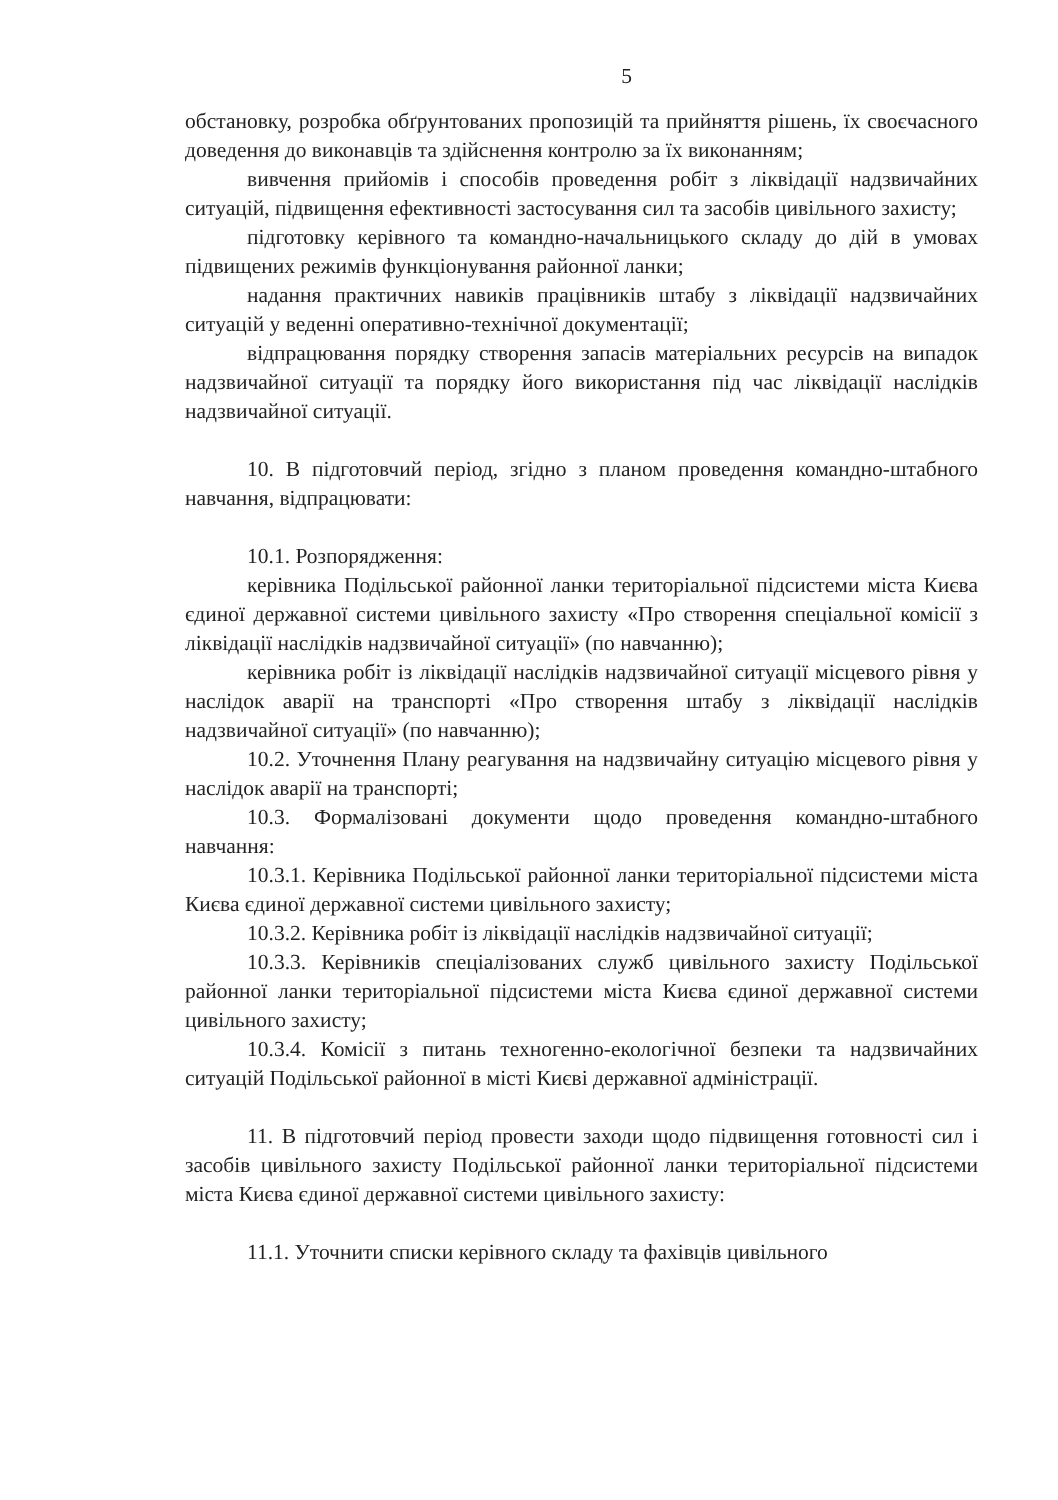5
обстановку, розробка обґрунтованих пропозицій та прийняття рішень, їх своєчасного доведення до виконавців та здійснення контролю за їх виконанням;
вивчення прийомів і способів проведення робіт з ліквідації надзвичайних ситуацій, підвищення ефективності застосування сил та засобів цивільного захисту;
підготовку керівного та командно-начальницького складу до дій в умовах підвищених режимів функціонування районної ланки;
надання практичних навиків працівників штабу з ліквідації надзвичайних ситуацій у веденні оперативно-технічної документації;
відпрацювання порядку створення запасів матеріальних ресурсів на випадок надзвичайної ситуації та порядку його використання під час ліквідації наслідків надзвичайної ситуації.
10. В підготовчий період, згідно з планом проведення командно-штабного навчання, відпрацювати:
10.1. Розпорядження:
керівника Подільської районної ланки територіальної підсистеми міста Києва єдиної державної системи цивільного захисту «Про створення спеціальної комісії з ліквідації наслідків надзвичайної ситуації» (по навчанню);
керівника робіт із ліквідації наслідків надзвичайної ситуації місцевого рівня у наслідок аварії на транспорті «Про створення штабу з ліквідації наслідків надзвичайної ситуації» (по навчанню);
10.2. Уточнення Плану реагування на надзвичайну ситуацію місцевого рівня у наслідок аварії на транспорті;
10.3. Формалізовані документи щодо проведення командно-штабного навчання:
10.3.1. Керівника Подільської районної ланки територіальної підсистеми міста Києва єдиної державної системи цивільного захисту;
10.3.2. Керівника робіт із ліквідації наслідків надзвичайної ситуації;
10.3.3. Керівників спеціалізованих служб цивільного захисту Подільської районної ланки територіальної підсистеми міста Києва єдиної державної системи цивільного захисту;
10.3.4. Комісії з питань техногенно-екологічної безпеки та надзвичайних ситуацій Подільської районної в місті Києві державної адміністрації.
11. В підготовчий період провести заходи щодо підвищення готовності сил і засобів цивільного захисту Подільської районної ланки територіальної підсистеми міста Києва єдиної державної системи цивільного захисту:
11.1. Уточнити списки керівного складу та фахівців цивільного